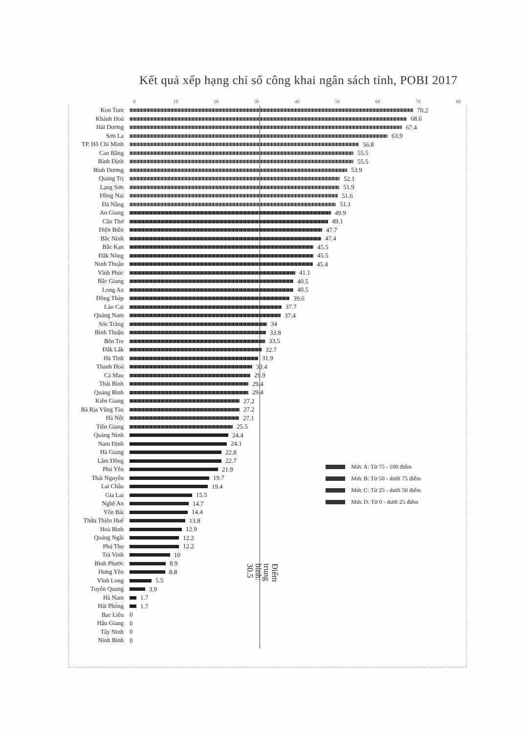Kết quả xếp hạng chỉ số công khai ngân sách tỉnh, POBI 2017
0 10 20 30 40 50 60 70 80
Kon Tum 70.2
Khánh Hoà 68.6
Hải Dương 67.4
Sơn La 63.9
TP. Hồ Chí Minh 56.8
Cao Bằng 55.5
Bình Định 55.5
Bình Dương 53.9
Quảng Trị 52.1
Lạng Sơn 51.9
Đồng Nai 51.6
Đà Nẵng 51.1
An Giang 49.9
Cần Thơ 49.1
Điện Biên 47.7
Bắc Ninh 47.4
Bắc Kạn 45.5
Đắk Nông 45.5
Ninh Thuận 45.4
Vĩnh Phúc 41.1
Bắc Giang 40.5
Long An 40.5
Đồng Tháp 39.6
Lào Cai 37.7
Quảng Nam 37.4
Sóc Trăng 34
Bình Thuận 33.8
Bến Tre 33.5
Đắk Lắk 32.7
Hà Tĩnh 31.9
Thanh Hoá 30.4
Cà Mau 29.9
Thái Bình 29.4
Quảng Bình 29.4
Kiên Giang 27.2
Bà Rịa Vũng Tàu 27.2
Hà Nội 27.1
Tiền Giang 25.5
Quảng Ninh 24.4
Nam Định 24.1
Hà Giang 22.8
Lâm Đồng 22.7
Mức A: Từ 75 - 100 điểm
Mức B: Từ 50 - dưới 75 điểm
Mức C: Từ 25 - dưới 50 điểm
Mức D: Từ 0 - dưới 25 điểm
Phú Yên 21.9
Thái Nguyên 19.7
Lai Châu 19.4
Gia Lai 15.5
Nghệ An 14.7
Yên Bái 14.4
Thừa Thiên Huế 13.8
Hoà Bình 12.9
Quảng Ngãi 12.2
Phú Thọ 12.2
Trà Vinh 10
Bình Phước 8.9
Điểm trung bình: 30.5
Hưng Yên 8.8
Vĩnh Long 5.5
Tuyên Quang 3.9
Hà Nam 1.7
Hải Phòng 1.7
Bạc Liêu 0
Hậu Giang 0
Tây Ninh 0
Ninh Bình 0